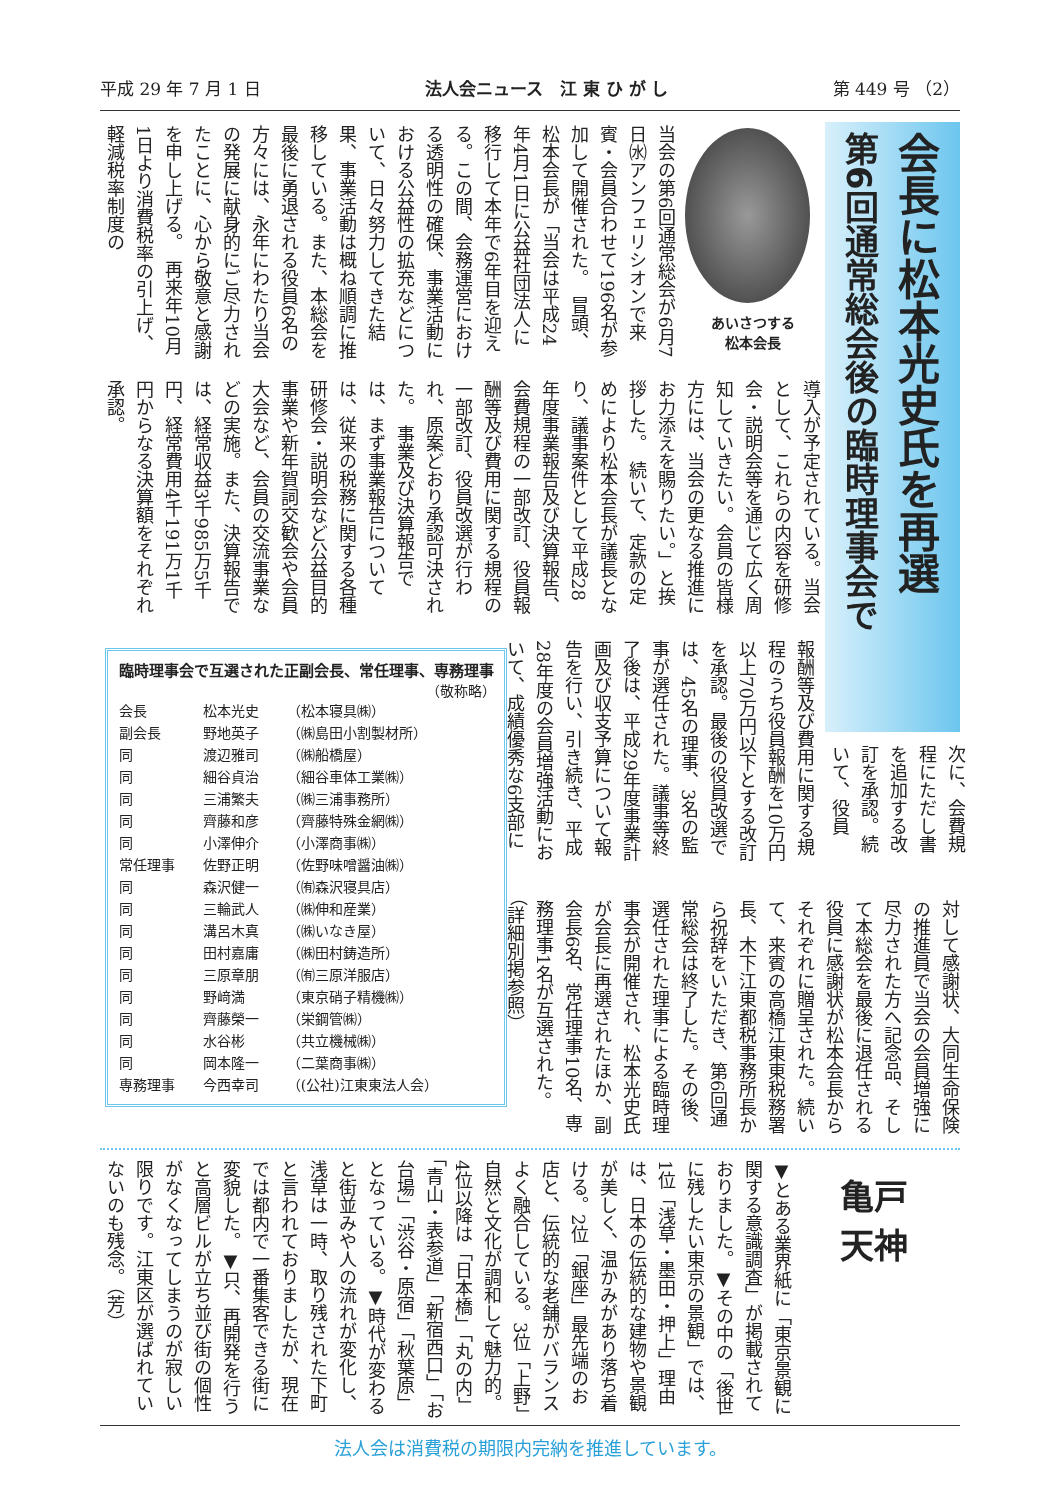平成 29 年 7 月 1 日 法人会ニュース　江 東 ひ が し 第 449 号 （2）
会長に松本光史氏を再選
第6回通常総会後の臨時理事会で
あいさつする
松本会長
当会の第6回通常総会が6月7日㈬アンフェリシオンで来賓・会員合わせて196名が参加して開催された。　冒頭、松本会長が「当会は平成24年4月1日に公益社団法人に移行して本年で6年目を迎える。この間、会務運営における透明性の確保、事業活動における公益性の拡充などについて、日々努力してきた結果、事業活動は概ね順調に推移している。また、本総会を最後に勇退される役員6名の方々には、永年にわたり当会の発展に献身的にご尽力されたことに、心から敬意と感謝を申し上げる。　再来年10月1日より消費税率の引上げ、軽減税率制度の
導入が予定されている。当会として、これらの内容を研修会・説明会等を通じて広く周知していきたい。会員の皆様方には、当会の更なる推進にお力添えを賜りたい。」と挨拶した。　続いて、定款の定めにより松本会長が議長となり、議事案件として平成28年度事業報告及び決算報告、会費規程の一部改訂、役員報酬等及び費用に関する規程の一部改訂、役員改選が行われ、原案どおり承認可決された。　事業及び決算報告では、まず事業報告については、従来の税務に関する各種研修会・説明会など公益目的事業や新年賀詞交歓会や会員大会など、会員の交流事業などの実施。また、決算報告では、経常収益3千985万5千円、経常費用4千191万1千円からなる決算額をそれぞれ承認。
報酬等及び費用に関する規程のうち役員報酬を10万円以上70万円以下とする改訂を承認。最後の役員改選では、45名の理事、3名の監事が選任された。議事等終了後は、平成29年度事業計画及び収支予算について報告を行い、引き続き、平成28年度の会員増強活動において、成績優秀な6支部に
次に、会費規程にただし書を追加する改訂を承認。続いて、役員
対して感謝状、大同生命保険の推進員で当会の会員増強に尽力された方へ記念品、そして本総会を最後に退任される役員に感謝状が松本会長からそれぞれに贈呈された。続いて、来賓の高橋江東東税務署長、木下江東都税事務所長から祝辞をいただき、第6回通常総会は終了した。その後、選任された理事による臨時理事会が開催され、松本光史氏が会長に再選されたほか、副会長6名、常任理事10名、専務理事1名が互選された。（詳細別掲参照）
臨時理事会で互選された正副会長、常任理事、専務理事
（敬称略）
| 会長 | 松本光史 | （松本寝具㈱） |
| 副会長 | 野地英子 | （㈱島田小割製材所） |
| 同 | 渡辺雅司 | （㈱船橋屋） |
| 同 | 細谷貞治 | （細谷車体工業㈱） |
| 同 | 三浦繁夫 | （㈱三浦事務所） |
| 同 | 齊藤和彦 | （齊藤特殊金網㈱） |
| 同 | 小澤伸介 | （小澤商事㈱） |
| 常任理事 | 佐野正明 | （佐野味噌醤油㈱） |
| 同 | 森沢健一 | （㈲森沢寝具店） |
| 同 | 三輪武人 | （㈱伸和産業） |
| 同 | 溝呂木真 | （㈱いなき屋） |
| 同 | 田村嘉庸 | （㈱田村鋳造所） |
| 同 | 三原章朋 | （㈲三原洋服店） |
| 同 | 野﨑満 | （東京硝子精機㈱） |
| 同 | 齊藤榮一 | （栄鋼管㈱） |
| 同 | 水谷彬 | （共立機械㈱） |
| 同 | 岡本隆一 | （二葉商事㈱） |
| 専務理事 | 今西幸司 | （(公社)江東東法人会） |
亀戸
天神
▼とある業界紙に「東京景観に関する意識調査」が掲載されておりました。▼その中の「後世に残したい東京の景観」では、1位「浅草・墨田・押上」理由は、日本の伝統的な建物や景観が美しく、温かみがあり落ち着ける。2位「銀座」最先端のお店と、伝統的な老舗がバランスよく融合している。3位「上野」自然と文化が調和して魅力的。4位以降は「日本橋」「丸の内」「青山・表参道」「新宿西口」「お台場」「渋谷・原宿」「秋葉原」となっている。▼時代が変わると街並みや人の流れが変化し、浅草は一時、取り残された下町と言われておりましたが、現在では都内で一番集客できる街に変貌した。▼只、再開発を行うと高層ビルが立ち並び街の個性がなくなってしまうのが寂しい限りです。江東区が選ばれていないのも残念。（芳）
法人会は消費税の期限内完納を推進しています。